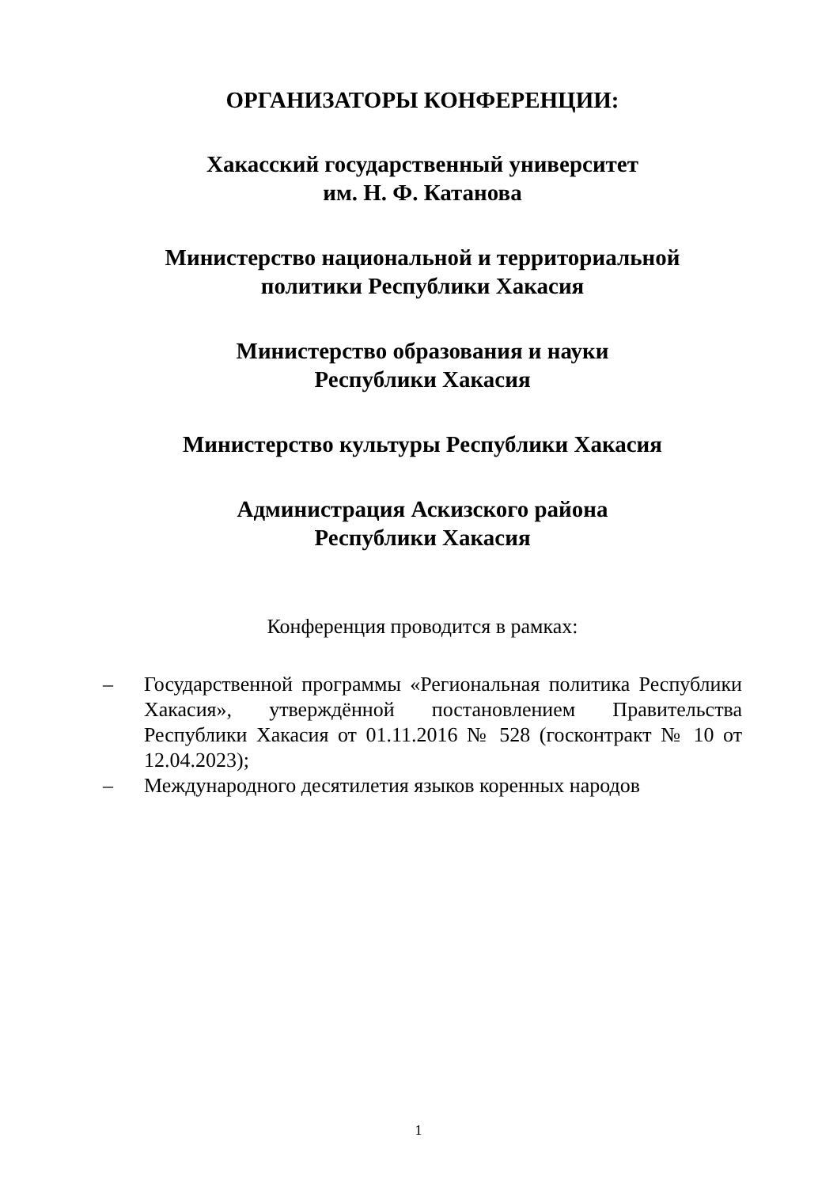ОРГАНИЗАТОРЫ КОНФЕРЕНЦИИ:
Хакасский государственный университет
им. Н. Ф. Катанова
Министерство национальной и территориальной
политики Республики Хакасия
Министерство образования и науки
Республики Хакасия
Министерство культуры Республики Хакасия
Администрация Аскизского района
Республики Хакасия
Конференция проводится в рамках:
– Государственной программы «Региональная политика Республики Хакасия», утверждённой постановлением Правительства Республики Хакасия от 01.11.2016 № 528 (госконтракт № 10 от 12.04.2023);
– Международного десятилетия языков коренных народов
1